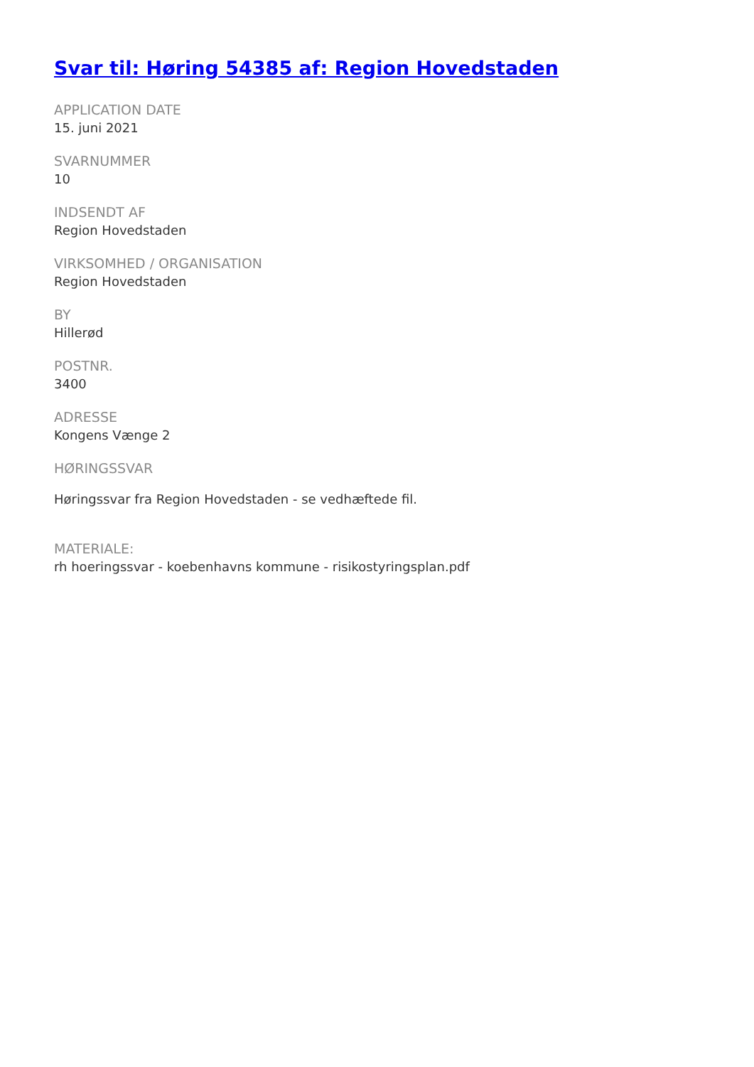Svar til: Høring 54385 af: Region Hovedstaden
APPLICATION DATE
15. juni 2021
SVARNUMMER
10
INDSENDT AF
Region Hovedstaden
VIRKSOMHED / ORGANISATION
Region Hovedstaden
BY
Hillerød
POSTNR.
3400
ADRESSE
Kongens Vænge 2
HØRINGSSVAR
Høringssvar fra Region Hovedstaden - se vedhæftede fil.
MATERIALE:
rh hoeringssvar - koebenhavns kommune - risikostyringsplan.pdf